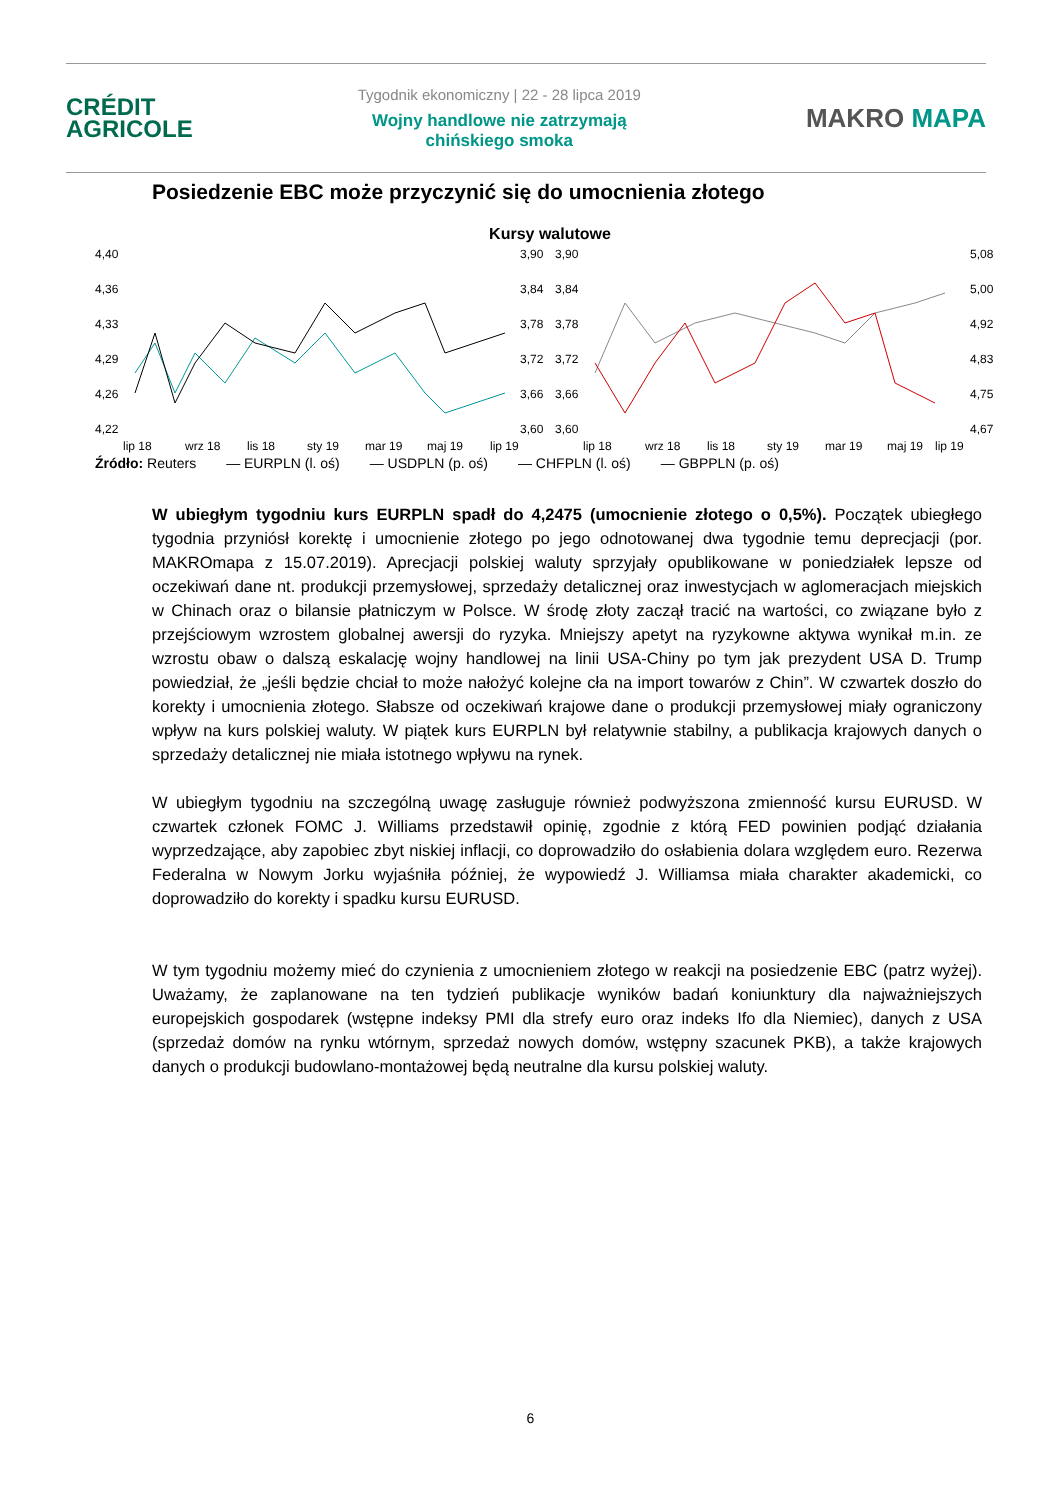CRÉDIT
AGRICOLE
Tygodnik ekonomiczny | 22 - 28 lipca 2019
Wojny handlowe nie zatrzymają
chińskiego smoka
MAKRO MAPA
Posiedzenie EBC może przyczynić się do umocnienia złotego
Kursy walutowe
4,40
4,36
4,33
4,29
4,26
4,22
3,90
3,84
3,78
3,72
3,66
3,60
lip 18
wrz 18
lis 18
sty 19
mar 19
maj 19
lip 19
3,90
3,84
3,78
3,72
3,66
3,60
5,08
5,00
4,92
4,83
4,75
4,67
lip 18
wrz 18
lis 18
sty 19
mar 19
maj 19
lip 19
Źródło: Reuters — EURPLN (l. oś) — USDPLN (p. oś) — CHFPLN (l. oś) — GBPPLN (p. oś)
W ubiegłym tygodniu kurs EURPLN spadł do 4,2475 (umocnienie złotego o 0,5%). Początek ubiegłego tygodnia przyniósł korektę i umocnienie złotego po jego odnotowanej dwa tygodnie temu deprecjacji (por. MAKROmapa z 15.07.2019). Aprecjacji polskiej waluty sprzyjały opublikowane w poniedziałek lepsze od oczekiwań dane nt. produkcji przemysłowej, sprzedaży detalicznej oraz inwestycjach w aglomeracjach miejskich w Chinach oraz o bilansie płatniczym w Polsce. W środę złoty zaczął tracić na wartości, co związane było z przejściowym wzrostem globalnej awersji do ryzyka. Mniejszy apetyt na ryzykowne aktywa wynikał m.in. ze wzrostu obaw o dalszą eskalację wojny handlowej na linii USA-Chiny po tym jak prezydent USA D. Trump powiedział, że „jeśli będzie chciał to może nałożyć kolejne cła na import towarów z Chin”. W czwartek doszło do korekty i umocnienia złotego. Słabsze od oczekiwań krajowe dane o produkcji przemysłowej miały ograniczony wpływ na kurs polskiej waluty. W piątek kurs EURPLN był relatywnie stabilny, a publikacja krajowych danych o sprzedaży detalicznej nie miała istotnego wpływu na rynek.
W ubiegłym tygodniu na szczególną uwagę zasługuje również podwyższona zmienność kursu EURUSD. W czwartek członek FOMC J. Williams przedstawił opinię, zgodnie z którą FED powinien podjąć działania wyprzedzające, aby zapobiec zbyt niskiej inflacji, co doprowadziło do osłabienia dolara względem euro. Rezerwa Federalna w Nowym Jorku wyjaśniła później, że wypowiedź J. Williamsa miała charakter akademicki, co doprowadziło do korekty i spadku kursu EURUSD.
W tym tygodniu możemy mieć do czynienia z umocnieniem złotego w reakcji na posiedzenie EBC (patrz wyżej). Uważamy, że zaplanowane na ten tydzień publikacje wyników badań koniunktury dla najważniejszych europejskich gospodarek (wstępne indeksy PMI dla strefy euro oraz indeks Ifo dla Niemiec), danych z USA (sprzedaż domów na rynku wtórnym, sprzedaż nowych domów, wstępny szacunek PKB), a także krajowych danych o produkcji budowlano-montażowej będą neutralne dla kursu polskiej waluty.
6